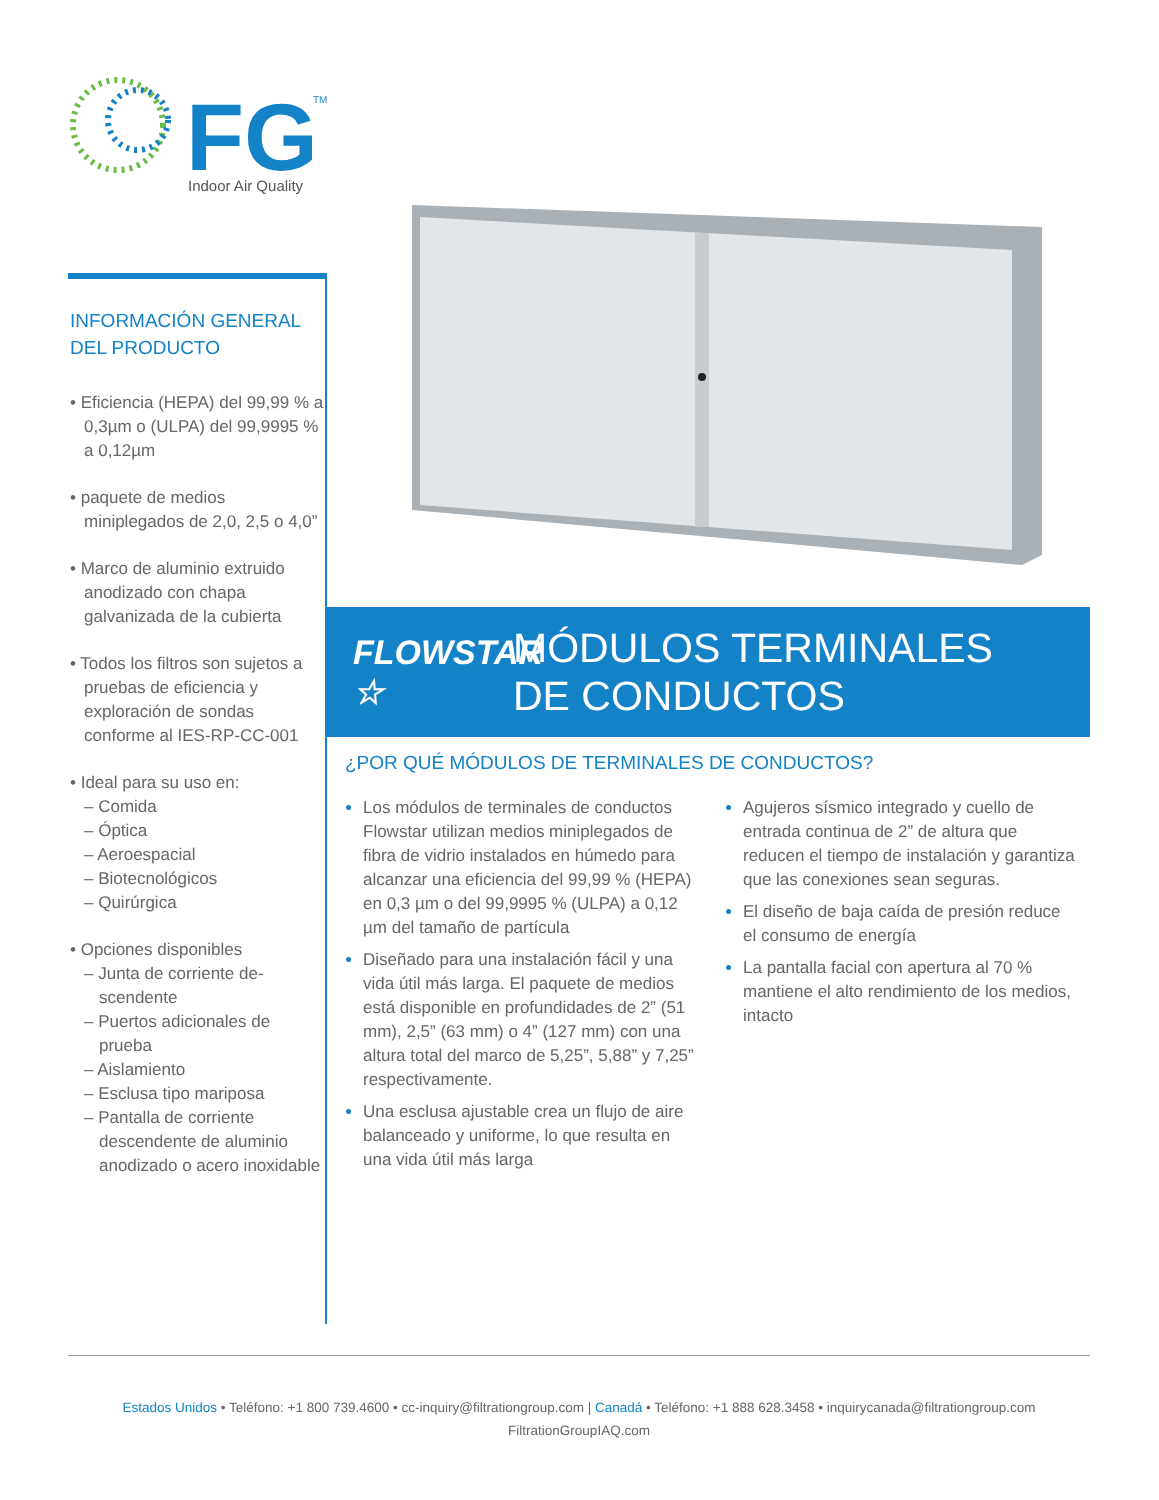FG
TM
Indoor Air Quality
INFORMACIÓN GENERAL
DEL PRODUCTO
• Eficiencia (HEPA) del 99,99 % a 0,3µm o (ULPA) del 99,9995 % a 0,12µm
• paquete de medios miniplegados de 2,0, 2,5 o 4,0”
• Marco de aluminio extruido anodizado con chapa galvanizada de la cubierta
• Todos los filtros son sujetos a pruebas de eficiencia y exploración de sondas conforme al IES-RP-CC-001
• Ideal para su uso en:
– Comida
– Óptica
– Aeroespacial
– Biotecnológicos
– Quirúrgica
• Opciones disponibles
– Junta de corriente de-scendente
– Puertos adicionales de prueba
– Aislamiento
– Esclusa tipo mariposa
– Pantalla de corriente descendente de aluminio anodizado o acero inoxidable
FLOWSTAR ☆
MÓDULOS TERMINALES
DE CONDUCTOS
¿POR QUÉ MÓDULOS DE TERMINALES DE CONDUCTOS?
Los módulos de terminales de conductos Flowstar utilizan medios miniplegados de fibra de vidrio instalados en húmedo para alcanzar una eficiencia del 99,99 % (HEPA) en 0,3 µm o del 99,9995 % (ULPA) a 0,12 µm del tamaño de partícula
Diseñado para una instalación fácil y una vida útil más larga. El paquete de medios está disponible en profundidades de 2” (51 mm), 2,5” (63 mm) o 4” (127 mm) con una altura total del marco de 5,25”, 5,88” y 7,25” respectivamente.
Una esclusa ajustable crea un flujo de aire balanceado y uniforme, lo que resulta en una vida útil más larga
Agujeros sísmico integrado y cuello de entrada continua de 2” de altura que reducen el tiempo de instalación y garantiza que las conexiones sean seguras.
El diseño de baja caída de presión reduce el consumo de energía
La pantalla facial con apertura al 70 % mantiene el alto rendimiento de los medios, intacto
Estados Unidos • Teléfono: +1 800 739.4600 • cc-inquiry@filtrationgroup.com | Canadá • Teléfono: +1 888 628.3458 • inquirycanada@filtrationgroup.com
FiltrationGroupIAQ.com